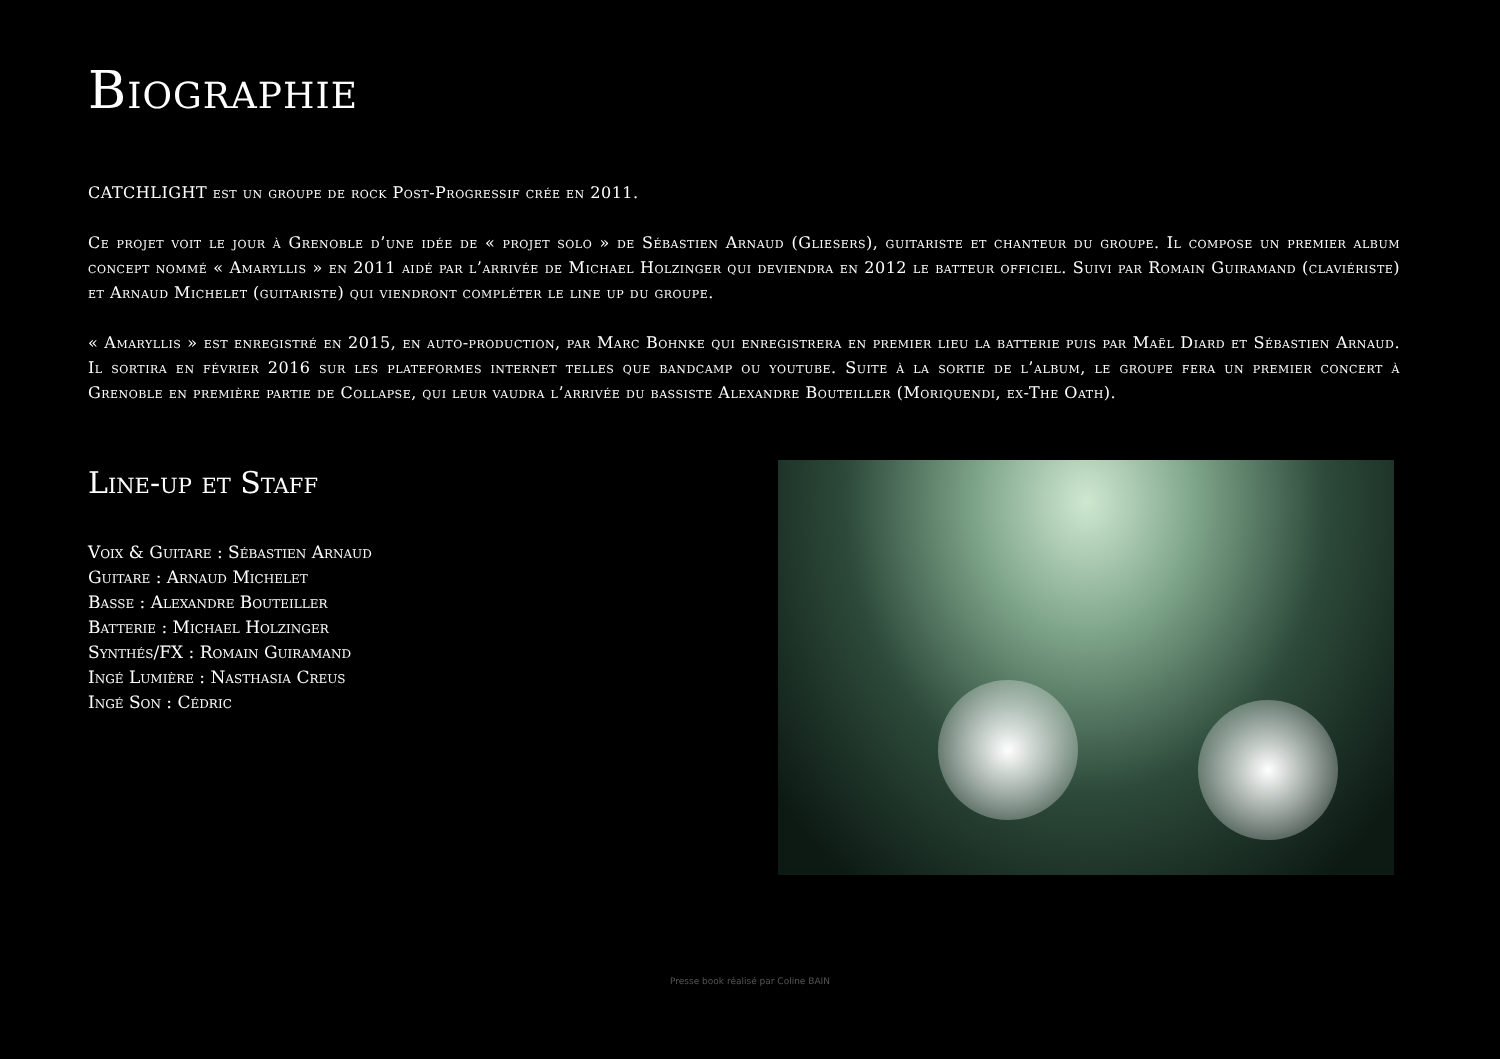Biographie
CATCHLIGHT est un groupe de rock Post-Progressif crée en 2011.
Ce projet voit le jour à Grenoble d’une idée de « projet solo » de Sébastien Arnaud (Gliesers), guitariste et chanteur du groupe. Il compose un premier album concept nommé « Amaryllis » en 2011 aidé par l’arrivée de Michael Holzinger qui deviendra en 2012 le batteur officiel. Suivi par Romain Guiramand (claviériste) et Arnaud Michelet (guitariste) qui viendront compléter le line up du groupe.
« Amaryllis » est enregistré en 2015, en auto-production, par Marc Bohnke qui enregistrera en premier lieu la batterie puis par Maël Diard et Sébastien Arnaud. Il sortira en février 2016 sur les plateformes internet telles que bandcamp ou youtube. Suite à la sortie de l’album, le groupe fera un premier concert à Grenoble en première partie de Collapse, qui leur vaudra l’arrivée du bassiste Alexandre Bouteiller (Moriquendi, ex-The Oath).
Line-up et Staff
Voix & Guitare : Sébastien Arnaud
Guitare : Arnaud Michelet
Basse : Alexandre Bouteiller
Batterie : Michael Holzinger
Synthés/FX : Romain Guiramand
Ingé Lumière : Nasthasia Creus
Ingé Son : Cédric
Presse book réalisé par Coline BAIN